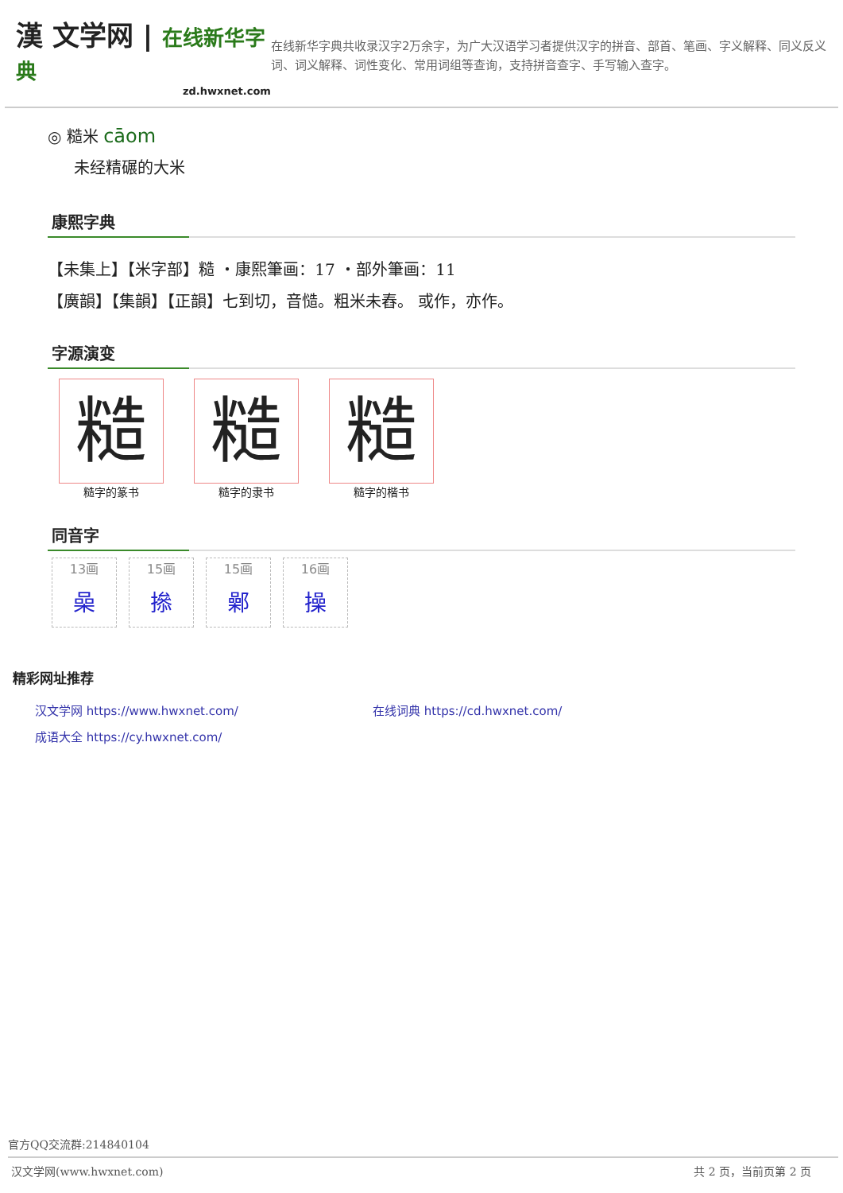漢 文学网 | 在线新华字典
zd.hwxnet.com
在线新华字典共收录汉字2万余字，为广大汉语学习者提供汉字的拼音、部首、笔画、字义解释、同义反义词、词义解释、词性变化、常用词组等查询，支持拼音查字、手写输入查字。
◎ 糙米 cāom
未经精碾的大米
康熙字典
【未集上】【米字部】糙 ・康熙筆画：17 ・部外筆画：11
【廣韻】【集韻】【正韻】七到切，音慥。粗米未舂。 或作，亦作。
字源演变
糙
糙字的篆书
糙
糙字的隶书
糙
糙字的楷书
同音字
13画 喿
15画 撡
15画 鄵
16画 操
精彩网址推荐
汉文学网 https://www.hwxnet.com/ 在线词典 https://cd.hwxnet.com/
成语大全 https://cy.hwxnet.com/
官方QQ交流群:214840104
汉文学网(www.hwxnet.com) 共 2 页，当前页第 2 页